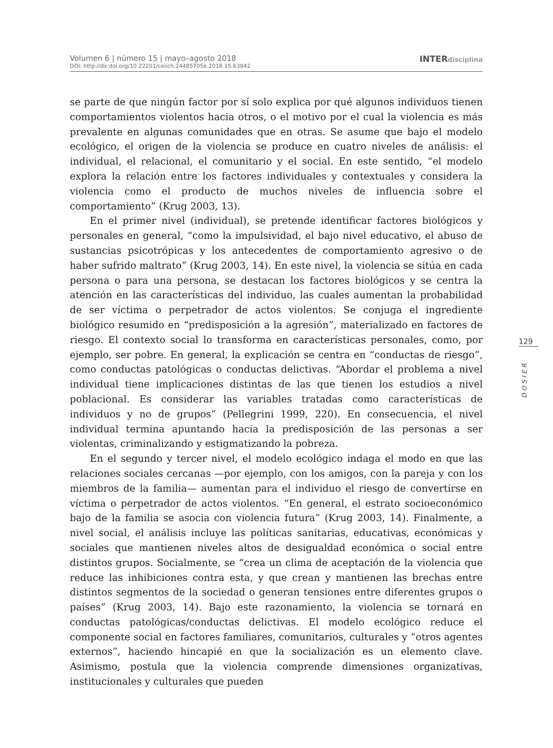Volumen 6 | número 15 | mayo–agosto 2018
DOI: http://dx.doi.org/10.22201/ceiich.24485705e.2018.15.63842
INTERdisciplina
se parte de que ningún factor por sí solo explica por qué algunos individuos tienen comportamientos violentos hacia otros, o el motivo por el cual la violencia es más prevalente en algunas comunidades que en otras. Se asume que bajo el modelo ecológico, el origen de la violencia se produce en cuatro niveles de análisis: el individual, el relacional, el comunitario y el social. En este sentido, “el modelo explora la relación entre los factores individuales y contextuales y considera la violencia como el producto de muchos niveles de influencia sobre el comportamiento” (Krug 2003, 13).
En el primer nivel (individual), se pretende identificar factores biológicos y personales en general, “como la impulsividad, el bajo nivel educativo, el abuso de sustancias psicotrópicas y los antecedentes de comportamiento agresivo o de haber sufrido maltrato” (Krug 2003, 14). En este nivel, la violencia se sitúa en cada persona o para una persona, se destacan los factores biológicos y se centra la atención en las características del individuo, las cuales aumentan la probabilidad de ser víctima o perpetrador de actos violentos. Se conjuga el ingrediente biológico resumido en “predisposición a la agresión”, materializado en factores de riesgo. El contexto social lo transforma en características personales, como, por ejemplo, ser pobre. En general, la explicación se centra en “conductas de riesgo”, como conductas patológicas o conductas delictivas. “Abordar el problema a nivel individual tiene implicaciones distintas de las que tienen los estudios a nivel poblacional. Es considerar las variables tratadas como características de individuos y no de grupos” (Pellegrini 1999, 220). En consecuencia, el nivel individual termina apuntando hacia la predisposición de las personas a ser violentas, criminalizando y estigmatizando la pobreza.
En el segundo y tercer nivel, el modelo ecológico indaga el modo en que las relaciones sociales cercanas —por ejemplo, con los amigos, con la pareja y con los miembros de la familia— aumentan para el individuo el riesgo de convertirse en víctima o perpetrador de actos violentos. “En general, el estrato socioeconómico bajo de la familia se asocia con violencia futura” (Krug 2003, 14). Finalmente, a nivel social, el análisis incluye las políticas sanitarias, educativas, económicas y sociales que mantienen niveles altos de desigualdad económica o social entre distintos grupos. Socialmente, se “crea un clima de aceptación de la violencia que reduce las inhibiciones contra esta, y que crean y mantienen las brechas entre distintos segmentos de la sociedad o generan tensiones entre diferentes grupos o países” (Krug 2003, 14). Bajo este razonamiento, la violencia se tornará en conductas patológicas/conductas delictivas. El modelo ecológico reduce el componente social en factores familiares, comunitarios, culturales y “otros agentes externos”, haciendo hincapié en que la socialización es un elemento clave. Asimismo, postula que la violencia comprende dimensiones organizativas, institucionales y culturales que pueden
129
DOSIER